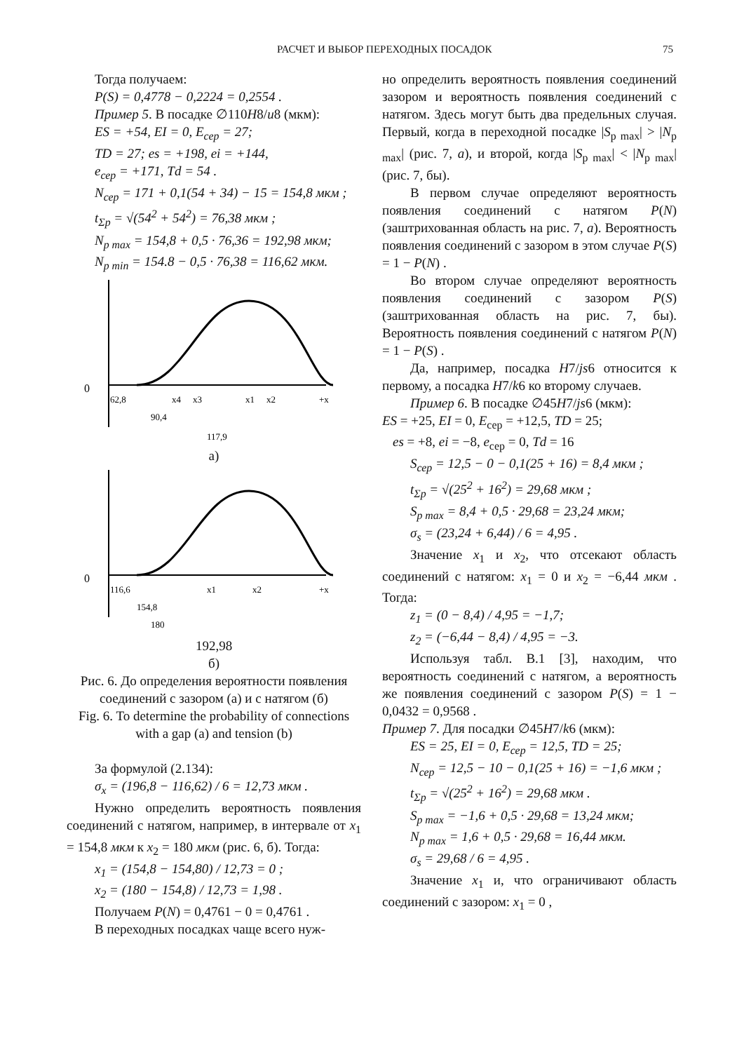РАСЧЕТ И ВЫБОР ПЕРЕХОДНЫХ ПОСАДОК 75
Тогда получаем:
P(S) = 0,4778 − 0,2224 = 0,2554 .
Пример 5. В посадке ∅110H8/u8 (мкм):
ES = +54, EI = 0, E<sub>сер</sub> = 27;
TD = 27; es = +198, ei = +144,
e<sub>сер</sub> = +171, Td = 54 .
N<sub>сер</sub> = 171 + 0,1(54 + 34) − 15 = 154,8 мкм ;
t<sub>Σp</sub> = √(54<sup>2</sup> + 54<sup>2</sup>) = 76,38 мкм ;
N<sub>p max</sub> = 154,8 + 0,5 · 76,36 = 192,98 мкм;
N<sub>p min</sub> = 154.8 − 0,5 · 76,38 = 116,62 мкм.
0
62,8
x4
x3
x1
x2
+x
90,4
117,9
а)
0
116,6
x1
x2
+x
154,8
180
192,98
б)
Рис. 6. До определения вероятности появления соединений с зазором (а) и с натягом (б)
Fig. 6. To determine the probability of connections with a gap (a) and tension (b)
За формулой (2.134):
σ<sub>x</sub> = (196,8 − 116,62) / 6 = 12,73 мкм .
Нужно определить вероятность появления соединений с натягом, например, в интервале от x<sub>1</sub> = 154,8 мкм к x<sub>2</sub> = 180 мкм (рис. 6, б). Тогда:
x<sub>1</sub> = (154,8 − 154,80) / 12,73 = 0 ;
x<sub>2</sub> = (180 − 154,8) / 12,73 = 1,98 .
Получаем P(N) = 0,4761 − 0 = 0,4761 .
В переходных посадках чаще всего нуж-
но определить вероятность появления соединений зазором и вероятность появления соединений с натягом. Здесь могут быть два предельных случая. Первый, когда в переходной посадке |S<sub>p max</sub>| > |N<sub>p max</sub>| (рис. 7, а), и второй, когда |S<sub>p max</sub>| < |N<sub>p max</sub>| (рис. 7, бы).
В первом случае определяют вероятность появления соединений с натягом P(N) (заштрихованная область на рис. 7, а). Вероятность появления соединений с зазором в этом случае P(S) = 1 − P(N) .
Во втором случае определяют вероятность появления соединений с зазором P(S) (заштрихованная область на рис. 7, бы). Вероятность появления соединений с натягом P(N) = 1 − P(S) .
Да, например, посадка H7/js6 относится к первому, а посадка H7/k6 ко второму случаев.
Пример 6. В посадке ∅45H7/js6 (мкм):
ES = +25, EI = 0, E<sub>сер</sub> = +12,5, TD = 25;
es = +8, ei = −8, e<sub>сер</sub> = 0, Td = 16
S<sub>сер</sub> = 12,5 − 0 − 0,1(25 + 16) = 8,4 мкм ;
t<sub>Σp</sub> = √(25<sup>2</sup> + 16<sup>2</sup>) = 29,68 мкм ;
S<sub>p max</sub> = 8,4 + 0,5 · 29,68 = 23,24 мкм;
σ<sub>s</sub> = (23,24 + 6,44) / 6 = 4,95 .
Значение x<sub>1</sub> и x<sub>2</sub>, что отсекают область соединений с натягом: x<sub>1</sub> = 0 и x<sub>2</sub> = −6,44 мкм . Тогда:
z<sub>1</sub> = (0 − 8,4) / 4,95 = −1,7;
z<sub>2</sub> = (−6,44 − 8,4) / 4,95 = −3.
Используя табл. В.1 [3], находим, что вероятность соединений с натягом, а вероятность же появления соединений с зазором P(S) = 1 − 0,0432 = 0,9568 .
Пример 7. Для посадки ∅45H7/k6 (мкм):
ES = 25, EI = 0, E<sub>сер</sub> = 12,5, TD = 25;
N<sub>сер</sub> = 12,5 − 10 − 0,1(25 + 16) = −1,6 мкм ;
t<sub>Σp</sub> = √(25<sup>2</sup> + 16<sup>2</sup>) = 29,68 мкм .
S<sub>p max</sub> = −1,6 + 0,5 · 29,68 = 13,24 мкм;
N<sub>p max</sub> = 1,6 + 0,5 · 29,68 = 16,44 мкм.
σ<sub>s</sub> = 29,68 / 6 = 4,95 .
Значение x<sub>1</sub> и, что ограничивают область соединений с зазором: x<sub>1</sub> = 0 ,